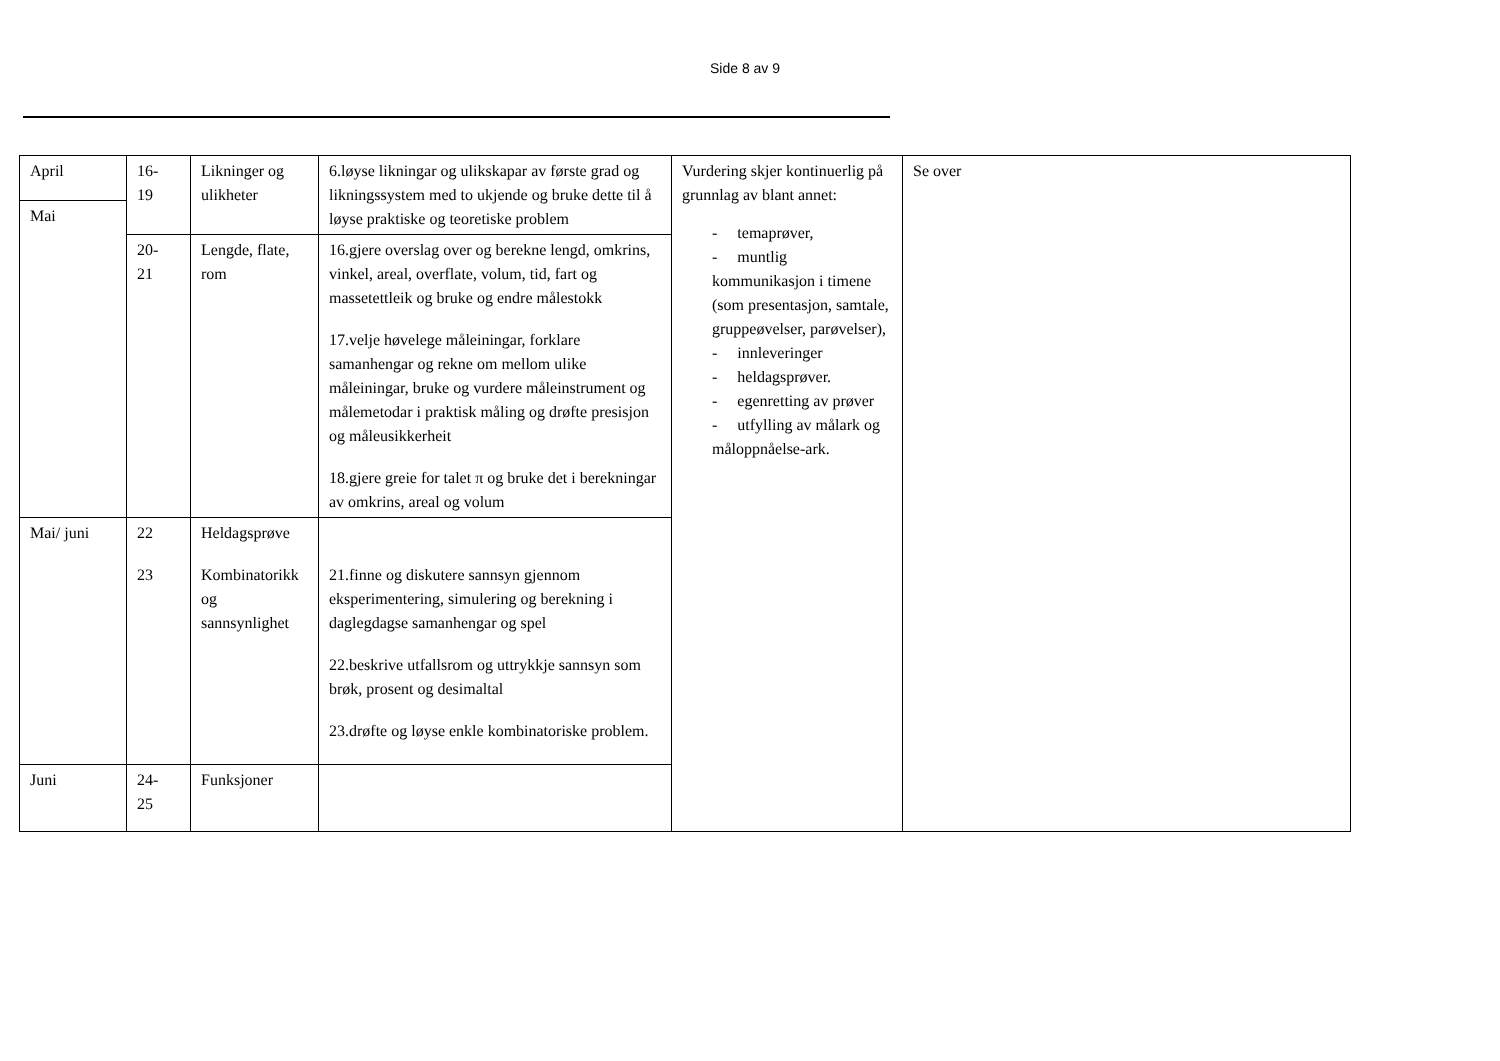Side 8 av 9
| April | 16- 19 | Likninger og ulikheter | 6.løyse likningar og ulikskapar av første grad og likningssystem med to ukjende og bruke dette til å løyse praktiske og teoretiske problem | Vurdering skjer kontinuerlig på grunnlag av blant annet: - temaprøver, - muntlig kommunikasjon i timene (som presentasjon, samtale, gruppeøvelser, parøvelser), - innleveringer - heldagsprøver. - egenretting av prøver - utfylling av målark og måloppnåelse-ark. | Se over |
| Mai | | | | | |
| | 20- 21 | Lengde, flate, rom | 16.gjere overslag over og berekne lengd, omkrins, vinkel, areal, overflate, volum, tid, fart og massetettleik og bruke og endre målestokk 17.velje høvelege måleiningar, forklare samanhengar og rekne om mellom ulike måleiningar, bruke og vurdere måleinstrument og målemetodar i praktisk måling og drøfte presisjon og måleusikkerheit 18.gjere greie for talet π og bruke det i berekningar av omkrins, areal og volum | | |
| Mai/ juni | 22 23 | Heldagsprøve Kombinatorikk og sannsynlighet | 21.finne og diskutere sannsyn gjennom eksperimentering, simulering og berekning i daglegdagse samanhengar og spel 22.beskrive utfallsrom og uttrykkje sannsyn som brøk, prosent og desimaltal 23.drøfte og løyse enkle kombinatoriske problem. | | |
| Juni | 24- 25 | Funksjoner | | | |